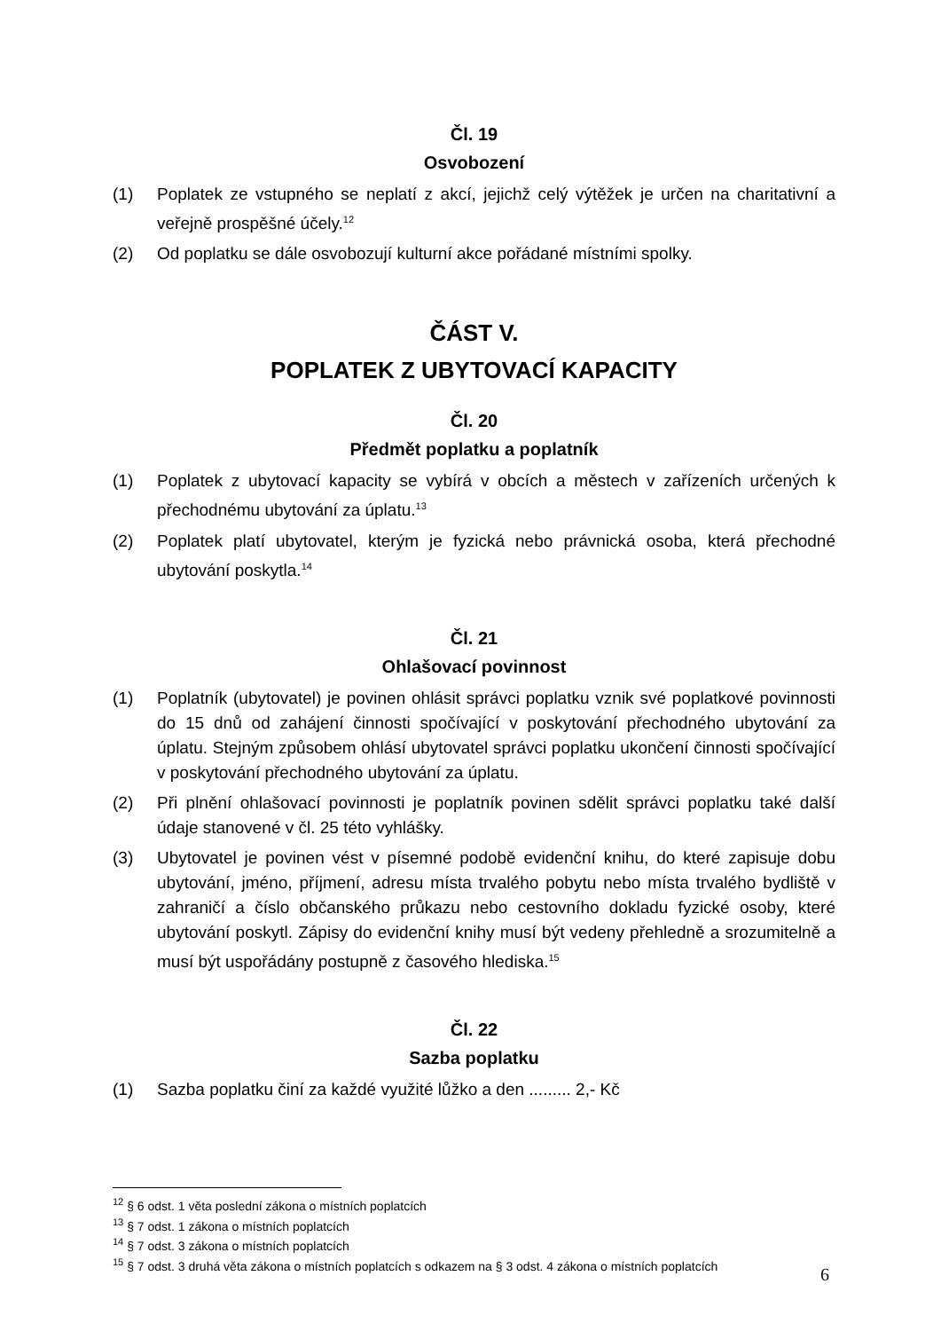Čl. 19
Osvobození
(1) Poplatek ze vstupného se neplatí z akcí, jejichž celý výtěžek je určen na charitativní a veřejně prospěšné účely.<sup>12</sup>
(2) Od poplatku se dále osvobozují kulturní akce pořádané místními spolky.
ČÁST V.
POPLATEK Z UBYTOVACÍ KAPACITY
Čl. 20
Předmět poplatku a poplatník
(1) Poplatek z ubytovací kapacity se vybírá v obcích a městech v zařízeních určených k přechodnému ubytování za úplatu.<sup>13</sup>
(2) Poplatek platí ubytovatel, kterým je fyzická nebo právnická osoba, která přechodné ubytování poskytla.<sup>14</sup>
Čl. 21
Ohlašovací povinnost
(1) Poplatník (ubytovatel) je povinen ohlásit správci poplatku vznik své poplatkové povinnosti do 15 dnů od zahájení činnosti spočívající v poskytování přechodného ubytování za úplatu. Stejným způsobem ohlásí ubytovatel správci poplatku ukončení činnosti spočívající v poskytování přechodného ubytování za úplatu.
(2) Při plnění ohlašovací povinnosti je poplatník povinen sdělit správci poplatku také další údaje stanovené v čl. 25 této vyhlášky.
(3) Ubytovatel je povinen vést v písemné podobě evidenční knihu, do které zapisuje dobu ubytování, jméno, příjmení, adresu místa trvalého pobytu nebo místa trvalého bydliště v zahraničí a číslo občanského průkazu nebo cestovního dokladu fyzické osoby, které ubytování poskytl. Zápisy do evidenční knihy musí být vedeny přehledně a srozumitelně a musí být uspořádány postupně z časového hlediska.<sup>15</sup>
Čl. 22
Sazba poplatku
(1) Sazba poplatku činí za každé využité lůžko a den ......... 2,- Kč
<sup>12</sup> § 6 odst. 1 věta poslední zákona o místních poplatcích
<sup>13</sup> § 7 odst. 1 zákona o místních poplatcích
<sup>14</sup> § 7 odst. 3 zákona o místních poplatcích
<sup>15</sup> § 7 odst. 3 druhá věta zákona o místních poplatcích s odkazem na § 3 odst. 4 zákona o místních poplatcích
6